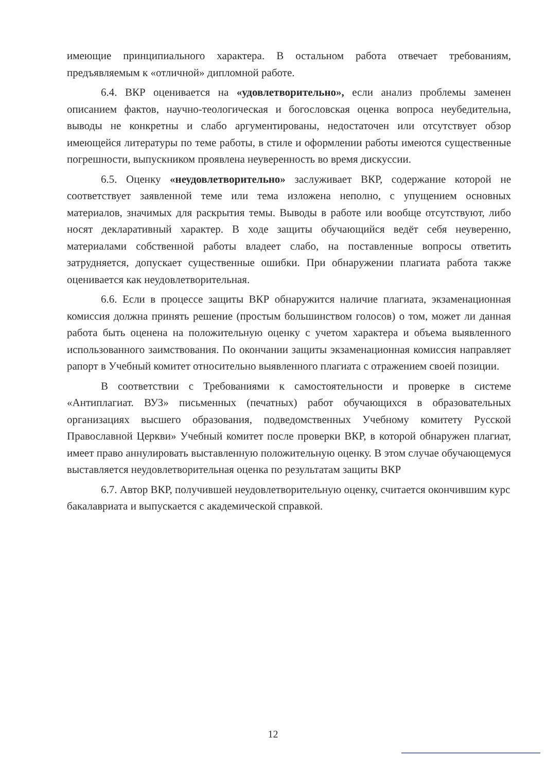имеющие принципиального характера. В остальном работа отвечает требованиям, предъявляемым к «отличной» дипломной работе.
6.4. ВКР оценивается на «удовлетворительно», если анализ проблемы заменен описанием фактов, научно-теологическая и богословская оценка вопроса неубедительна, выводы не конкретны и слабо аргументированы, недостаточен или отсутствует обзор имеющейся литературы по теме работы, в стиле и оформлении работы имеются существенные погрешности, выпускником проявлена неуверенность во время дискуссии.
6.5. Оценку «неудовлетворительно» заслуживает ВКР, содержание которой не соответствует заявленной теме или тема изложена неполно, с упущением основных материалов, значимых для раскрытия темы. Выводы в работе или вообще отсутствуют, либо носят декларативный характер. В ходе защиты обучающийся ведёт себя неуверенно, материалами собственной работы владеет слабо, на поставленные вопросы ответить затрудняется, допускает существенные ошибки. При обнаружении плагиата работа также оценивается как неудовлетворительная.
6.6. Если в процессе защиты ВКР обнаружится наличие плагиата, экзаменационная комиссия должна принять решение (простым большинством голосов) о том, может ли данная работа быть оценена на положительную оценку с учетом характера и объема выявленного использованного заимствования. По окончании защиты экзаменационная комиссия направляет рапорт в Учебный комитет относительно выявленного плагиата с отражением своей позиции.
В соответствии с Требованиями к самостоятельности и проверке в системе «Антиплагиат. ВУЗ» письменных (печатных) работ обучающихся в образовательных организациях высшего образования, подведомственных Учебному комитету Русской Православной Церкви» Учебный комитет после проверки ВКР, в которой обнаружен плагиат, имеет право аннулировать выставленную положительную оценку. В этом случае обучающемуся выставляется неудовлетворительная оценка по результатам защиты ВКР
6.7. Автор ВКР, получившей неудовлетворительную оценку, считается окончившим курс бакалавриата и выпускается с академической справкой.
12